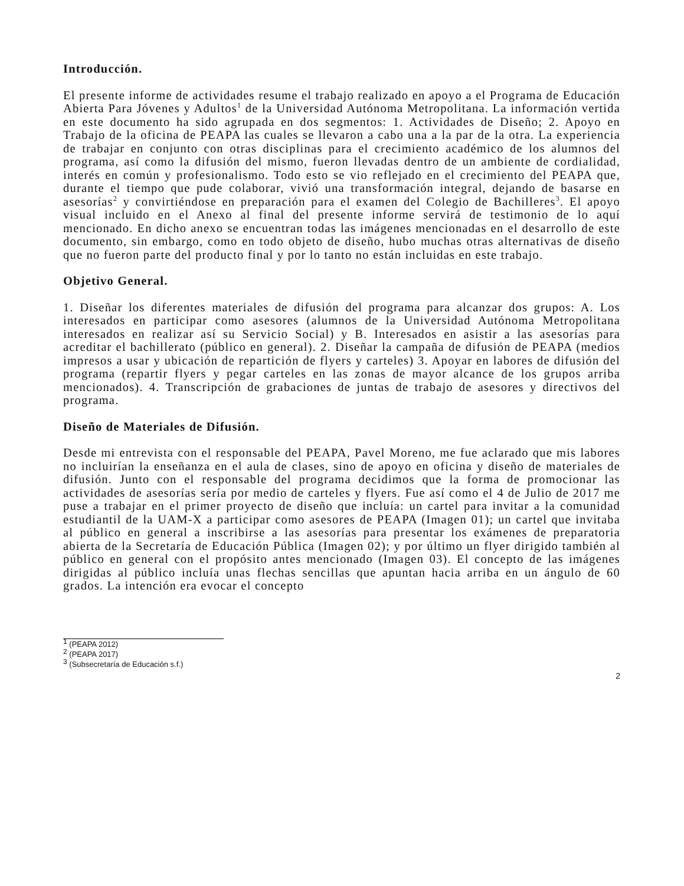Introducción.
El presente informe de actividades resume el trabajo realizado en apoyo a el Programa de Educación Abierta Para Jóvenes y Adultos<sup>1</sup> de la Universidad Autónoma Metropolitana. La información vertida en este documento ha sido agrupada en dos segmentos: 1. Actividades de Diseño; 2. Apoyo en Trabajo de la oficina de PEAPA las cuales se llevaron a cabo una a la par de la otra. La experiencia de trabajar en conjunto con otras disciplinas para el crecimiento académico de los alumnos del programa, así como la difusión del mismo, fueron llevadas dentro de un ambiente de cordialidad, interés en común y profesionalismo. Todo esto se vio reflejado en el crecimiento del PEAPA que, durante el tiempo que pude colaborar, vivió una transformación integral, dejando de basarse en asesorías<sup>2</sup> y convirtiéndose en preparación para el examen del Colegio de Bachilleres<sup>3</sup>. El apoyo visual incluido en el Anexo al final del presente informe servirá de testimonio de lo aquí mencionado. En dicho anexo se encuentran todas las imágenes mencionadas en el desarrollo de este documento, sin embargo, como en todo objeto de diseño, hubo muchas otras alternativas de diseño que no fueron parte del producto final y por lo tanto no están incluidas en este trabajo.
Objetivo General.
1. Diseñar los diferentes materiales de difusión del programa para alcanzar dos grupos: A. Los interesados en participar como asesores (alumnos de la Universidad Autónoma Metropolitana interesados en realizar así su Servicio Social) y B. Interesados en asistir a las asesorías para acreditar el bachillerato (público en general). 2. Diseñar la campaña de difusión de PEAPA (medios impresos a usar y ubicación de repartición de flyers y carteles) 3. Apoyar en labores de difusión del programa (repartir flyers y pegar carteles en las zonas de mayor alcance de los grupos arriba mencionados). 4. Transcripción de grabaciones de juntas de trabajo de asesores y directivos del programa.
Diseño de Materiales de Difusión.
Desde mi entrevista con el responsable del PEAPA, Pavel Moreno, me fue aclarado que mis labores no incluirían la enseñanza en el aula de clases, sino de apoyo en oficina y diseño de materiales de difusión. Junto con el responsable del programa decidimos que la forma de promocionar las actividades de asesorías sería por medio de carteles y flyers. Fue así como el 4 de Julio de 2017 me puse a trabajar en el primer proyecto de diseño que incluía: un cartel para invitar a la comunidad estudiantil de la UAM-X a participar como asesores de PEAPA (Imagen 01); un cartel que invitaba al público en general a inscribirse a las asesorías para presentar los exámenes de preparatoria abierta de la Secretaría de Educación Pública (Imagen 02); y por último un flyer dirigido también al público en general con el propósito antes mencionado (Imagen 03). El concepto de las imágenes dirigidas al público incluía unas flechas sencillas que apuntan hacia arriba en un ángulo de 60 grados. La intención era evocar el concepto
<sup>1</sup> (PEAPA 2012)
<sup>2</sup> (PEAPA 2017)
<sup>3</sup> (Subsecretaría de Educación s.f.)
2